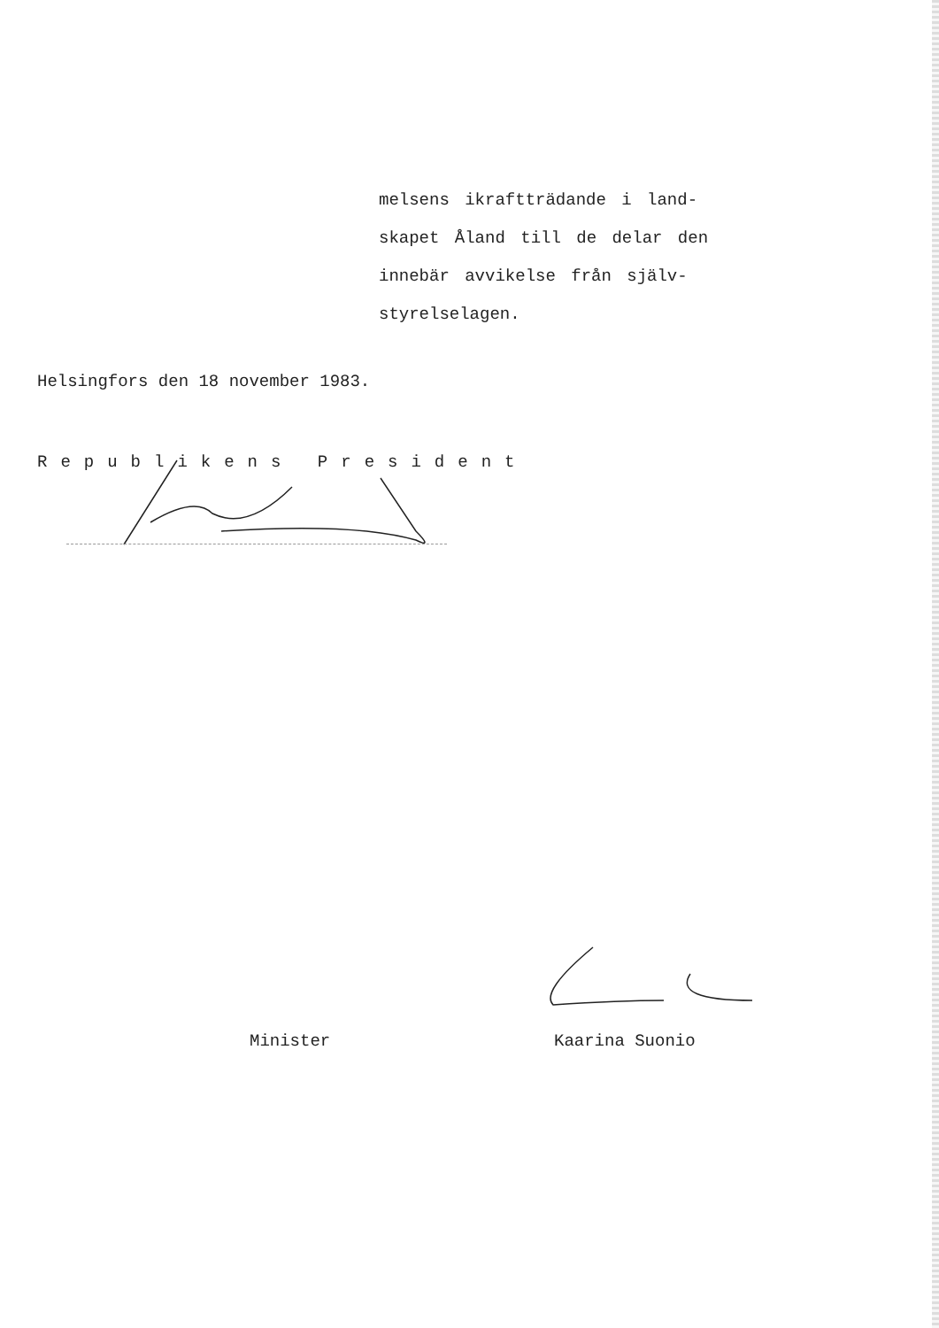melsens ikraftträdande i land-
skapet Åland till de delar den
innebär avvikelse från själv-
styrelselagen.
Helsingfors den 18 november 1983.
Republikens President
Minister Kaarina Suonio